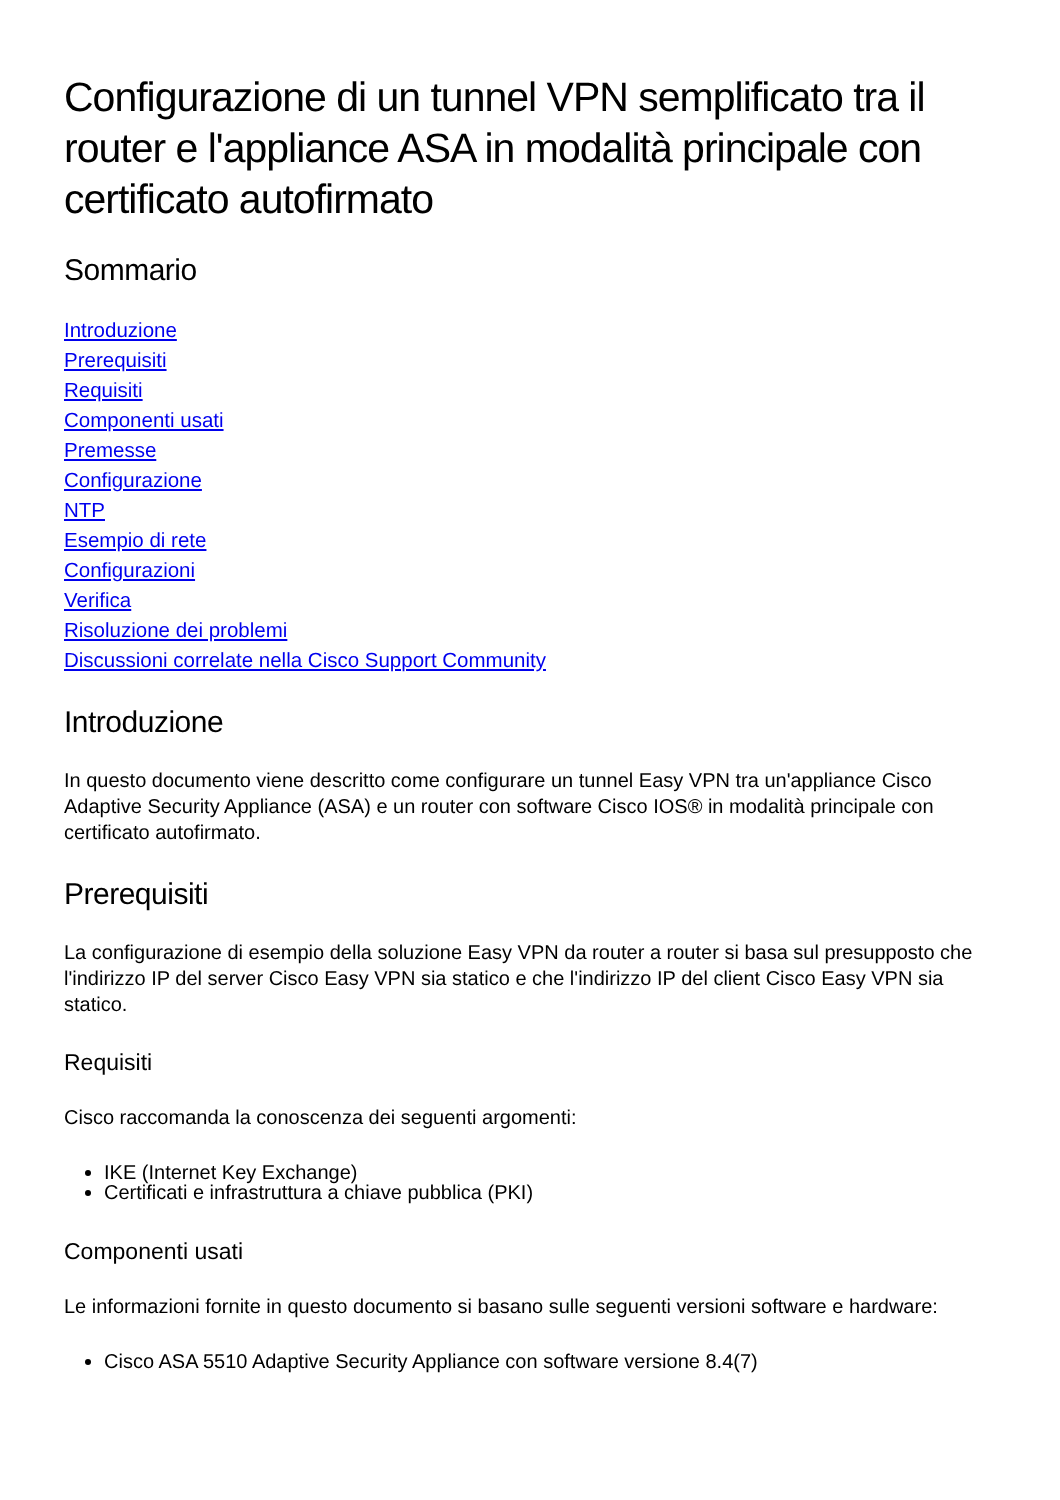Configurazione di un tunnel VPN semplificato tra il router e l'appliance ASA in modalità principale con certificato autofirmato
Sommario
Introduzione
Prerequisiti
Requisiti
Componenti usati
Premesse
Configurazione
NTP
Esempio di rete
Configurazioni
Verifica
Risoluzione dei problemi
Discussioni correlate nella Cisco Support Community
Introduzione
In questo documento viene descritto come configurare un tunnel Easy VPN tra un'appliance Cisco Adaptive Security Appliance (ASA) e un router con software Cisco IOS® in modalità principale con certificato autofirmato.
Prerequisiti
La configurazione di esempio della soluzione Easy VPN da router a router si basa sul presupposto che l'indirizzo IP del server Cisco Easy VPN sia statico e che l'indirizzo IP del client Cisco Easy VPN sia statico.
Requisiti
Cisco raccomanda la conoscenza dei seguenti argomenti:
IKE (Internet Key Exchange)
Certificati e infrastruttura a chiave pubblica (PKI)
Componenti usati
Le informazioni fornite in questo documento si basano sulle seguenti versioni software e hardware:
Cisco ASA 5510 Adaptive Security Appliance con software versione 8.4(7)